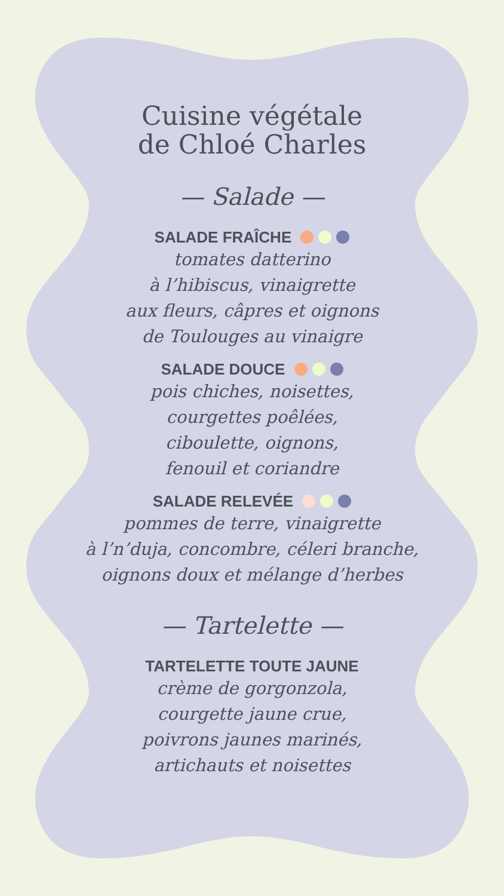Cuisine végétale
de Chloé Charles
— Salade —
SALADE FRAÎCHE
tomates datterino
à l’hibiscus, vinaigrette
aux fleurs, câpres et oignons
de Toulouges au vinaigre
SALADE DOUCE
pois chiches, noisettes,
courgettes poêlées,
ciboulette, oignons,
fenouil et coriandre
SALADE RELEVÉE
pommes de terre, vinaigrette
à l’n’duja, concombre, céleri branche,
oignons doux et mélange d’herbes
— Tartelette —
TARTELETTE TOUTE JAUNE
crème de gorgonzola,
courgette jaune crue,
poivrons jaunes marinés,
artichauts et noisettes